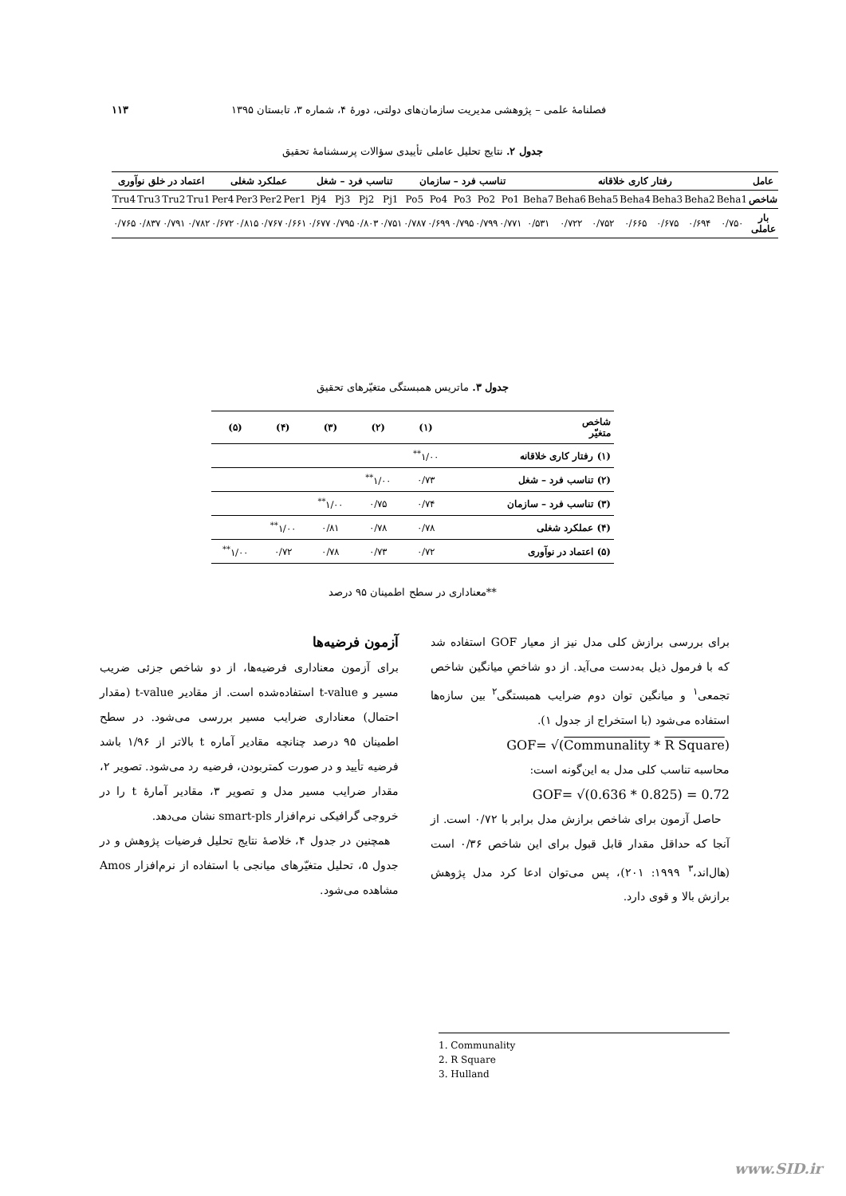فصلنامهٔ علمی – پژوهشی مدیریت سازمان‌های دولتی، دورهٔ ۴، شماره ۳، تابستان ۱۳۹۵ ۱۱۳
جدول ۲. نتایج تحلیل عاملی تأییدی سؤالات پرسشنامهٔ تحقیق
| عامل | رفتار کاری خلاقانه | | | | | | | تناسب فرد – سازمان | | | | | تناسب فرد – شغل | | | | عملکرد شغلی | | | | اعتماد در خلق نوآوری | | | |
| --- | --- | --- | --- | --- | --- | --- | --- | --- | --- | --- | --- | --- | --- | --- | --- | --- | --- | --- | --- | --- | --- | --- | --- | --- |
| شاخص | Beha1 | Beha2 | Beha3 | Beha4 | Beha5 | Beha6 | Beha7 | Po1 | Po2 | Po3 | Po4 | Po5 | Pj1 | Pj2 | Pj3 | Pj4 | Per1 | Per2 | Per3 | Per4 | Tru1 | Tru2 | Tru3 | Tru4 |
| بار عاملی | ۰/۷۵۰ | ۰/۶۹۴ | ۰/۶۷۵ | ۰/۶۶۵ | ۰/۷۵۲ | ۰/۷۲۲ | ۰/۵۳۱ | ۰/۷۷۱ | ۰/۷۹۹ | ۰/۷۹۵ | ۰/۶۹۹ | ۰/۷۸۷ | ۰/۷۵۱ | ۰/۸۰۳ | ۰/۷۹۵ | ۰/۶۷۷ | ۰/۶۶۱ | ۰/۷۶۷ | ۰/۸۱۵ | ۰/۶۷۲ | ۰/۷۸۲ | ۰/۷۹۱ | ۰/۸۳۷ | ۰/۷۶۵ |
جدول ۳. ماتریس همبستگی متغیّرهای تحقیق
| شاخص متغیّر | (۱) | (۲) | (۳) | (۴) | (۵) |
| --- | --- | --- | --- | --- | --- |
| (۱) رفتار کاری خلاقانه | ۱/۰۰<sup>**</sup> | | | | |
| (۲) تناسب فرد – شغل | ۰/۷۳ | ۱/۰۰<sup>**</sup> | | | |
| (۳) تناسب فرد – سازمان | ۰/۷۴ | ۰/۷۵ | ۱/۰۰<sup>**</sup> | | |
| (۴) عملکرد شغلی | ۰/۷۸ | ۰/۷۸ | ۰/۸۱ | ۱/۰۰<sup>**</sup> | |
| (۵) اعتماد در نوآوری | ۰/۷۲ | ۰/۷۳ | ۰/۷۸ | ۰/۷۲ | ۱/۰۰<sup>**</sup> |
**معناداری در سطح اطمینان ۹۵ درصد
برای بررسی برازش کلی مدل نیز از معیار GOF استفاده شد که با فرمول ذیل به‌دست می‌آید. از دو شاخصِ میانگین شاخص تجمعی<sup>۱</sup> و میانگین توان دوم ضرایب همبستگی<sup>۲</sup> بین سازه‌ها استفاده می‌شود (با استخراج از جدول ۱).
GOF= √(Communality * R Square)
محاسبه تناسب کلی مدل به این‌گونه است:
GOF= √(0.636 * 0.825) = 0.72
حاصل آزمون برای شاخص برازش مدل برابر با ۰/۷۲ است. از آنجا که حداقل مقدار قابل قبول برای این شاخص ۰/۳۶ است (هال‌اند،<sup>۳</sup> ۱۹۹۹: ۲۰۱)، پس می‌توان ادعا کرد مدل پژوهش برازش بالا و قوی دارد.
آزمون فرضیه‌ها
برای آزمون معناداری فرضیه‌ها، از دو شاخص جزئی ضریب مسیر و t-value استفاده‌شده است. از مقادیر t-value (مقدار احتمال) معناداری ضرایب مسیر بررسی می‌شود. در سطح اطمینان ۹۵ درصد چنانچه مقادیر آماره t بالاتر از ۱/۹۶ باشد فرضیه تأیید و در صورت کمتربودن، فرضیه رد می‌شود. تصویر ۲، مقدار ضرایب مسیر مدل و تصویر ۳، مقادیر آمارهٔ t را در خروجی گرافیکی نرم‌افزار smart-pls نشان می‌دهد.
همچنین در جدول ۴، خلاصهٔ نتایج تحلیل فرضیات پژوهش و در جدول ۵، تحلیل متغیّرهای میانجی با استفاده از نرم‌افزار Amos مشاهده می‌شود.
1. Communality
2. R Square
3. Hulland
www.SID.ir